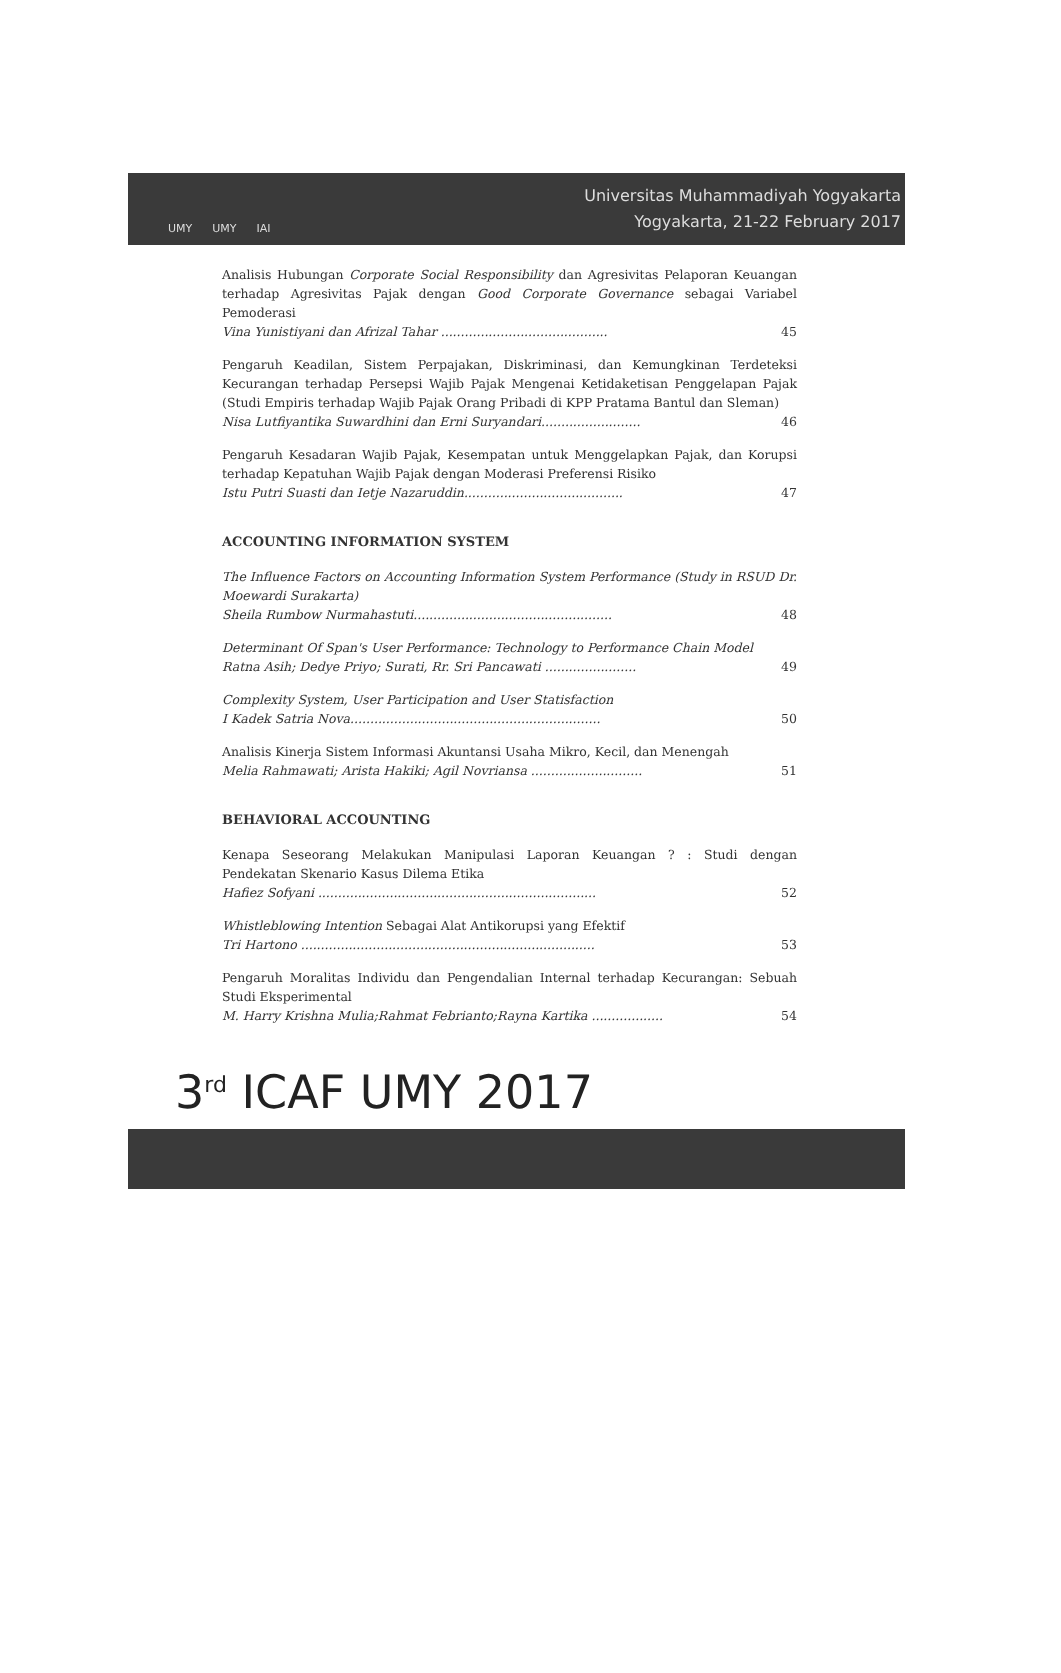UMY UMY IAI
Universitas Muhammadiyah Yogyakarta
Yogyakarta, 21-22 February 2017
Analisis Hubungan Corporate Social Responsibility dan Agresivitas Pelaporan Keuangan terhadap Agresivitas Pajak dengan Good Corporate Governance sebagai Variabel Pemoderasi
Vina Yunistiyani dan Afrizal Tahar .......................................... 45
Pengaruh Keadilan, Sistem Perpajakan, Diskriminasi, dan Kemungkinan Terdeteksi Kecurangan terhadap Persepsi Wajib Pajak Mengenai Ketidaketisan Penggelapan Pajak (Studi Empiris terhadap Wajib Pajak Orang Pribadi di KPP Pratama Bantul dan Sleman)
Nisa Lutfiyantika Suwardhini dan Erni Suryandari......................... 46
Pengaruh Kesadaran Wajib Pajak, Kesempatan untuk Menggelapkan Pajak, dan Korupsi terhadap Kepatuhan Wajib Pajak dengan Moderasi Preferensi Risiko
Istu Putri Suasti dan Ietje Nazaruddin........................................ 47
ACCOUNTING INFORMATION SYSTEM
The Influence Factors on Accounting Information System Performance (Study in RSUD Dr. Moewardi Surakarta)
Sheila Rumbow Nurmahastuti.................................................. 48
Determinant Of Span's User Performance: Technology to Performance Chain Model
Ratna Asih; Dedye Priyo; Surati, Rr. Sri Pancawati ....................... 49
Complexity System, User Participation and User Statisfaction
I Kadek Satria Nova............................................................... 50
Analisis Kinerja Sistem Informasi Akuntansi Usaha Mikro, Kecil, dan Menengah
Melia Rahmawati; Arista Hakiki; Agil Novriansa ............................ 51
BEHAVIORAL ACCOUNTING
Kenapa Seseorang Melakukan Manipulasi Laporan Keuangan ? : Studi dengan Pendekatan Skenario Kasus Dilema Etika
Hafiez Sofyani ...................................................................... 52
Whistleblowing Intention Sebagai Alat Antikorupsi yang Efektif
Tri Hartono .......................................................................... 53
Pengaruh Moralitas Individu dan Pengendalian Internal terhadap Kecurangan: Sebuah Studi Eksperimental
M. Harry Krishna Mulia;Rahmat Febrianto;Rayna Kartika .................. 54
3<sup>rd</sup> ICAF UMY 2017